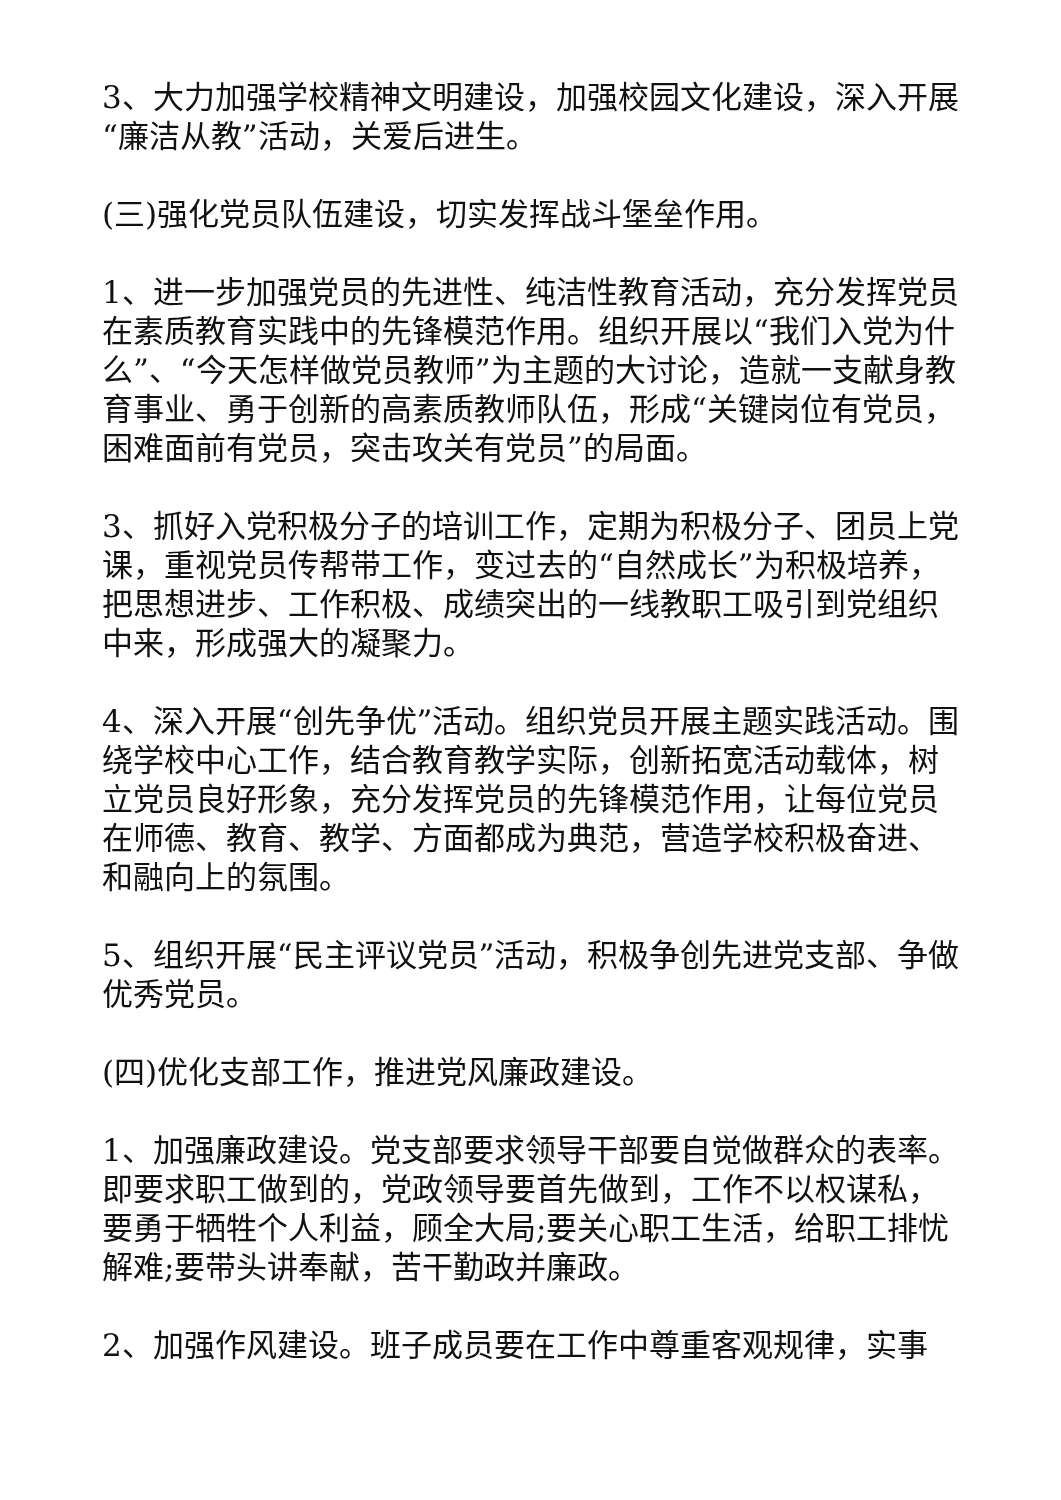3、大力加强学校精神文明建设，加强校园文化建设，深入开展“廉洁从教”活动，关爱后进生。
(三)强化党员队伍建设，切实发挥战斗堡垒作用。
1、进一步加强党员的先进性、纯洁性教育活动，充分发挥党员在素质教育实践中的先锋模范作用。组织开展以“我们入党为什么”、“今天怎样做党员教师”为主题的大讨论，造就一支献身教育事业、勇于创新的高素质教师队伍，形成“关键岗位有党员，困难面前有党员，突击攻关有党员”的局面。
3、抓好入党积极分子的培训工作，定期为积极分子、团员上党课，重视党员传帮带工作，变过去的“自然成长”为积极培养，把思想进步、工作积极、成绩突出的一线教职工吸引到党组织中来，形成强大的凝聚力。
4、深入开展“创先争优”活动。组织党员开展主题实践活动。围绕学校中心工作，结合教育教学实际，创新拓宽活动载体，树立党员良好形象，充分发挥党员的先锋模范作用，让每位党员在师德、教育、教学、方面都成为典范，营造学校积极奋进、和融向上的氛围。
5、组织开展“民主评议党员”活动，积极争创先进党支部、争做优秀党员。
(四)优化支部工作，推进党风廉政建设。
1、加强廉政建设。党支部要求领导干部要自觉做群众的表率。即要求职工做到的，党政领导要首先做到，工作不以权谋私，要勇于牺牲个人利益，顾全大局;要关心职工生活，给职工排忧解难;要带头讲奉献，苦干勤政并廉政。
2、加强作风建设。班子成员要在工作中尊重客观规律，实事